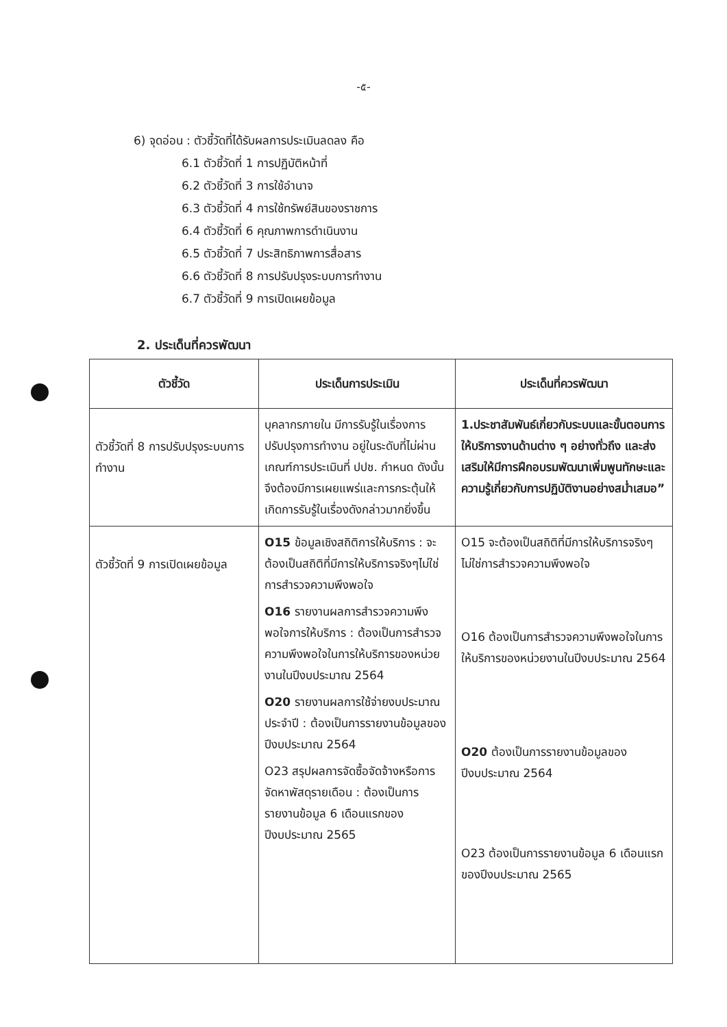-๕-
6) จุดอ่อน : ตัวชี้วัดที่ได้รับผลการประเมินลดลง คือ
6.1 ตัวชี้วัดที่ 1 การปฏิบัติหน้าที่
6.2 ตัวชี้วัดที่ 3 การใช้อำนาจ
6.3 ตัวชี้วัดที่ 4 การใช้ทรัพย์สินของราชการ
6.4 ตัวชี้วัดที่ 6 คุณภาพการดำเนินงาน
6.5 ตัวชี้วัดที่ 7 ประสิทธิภาพการสื่อสาร
6.6 ตัวชี้วัดที่ 8 การปรับปรุงระบบการทำงาน
6.7 ตัวชี้วัดที่ 9 การเปิดเผยข้อมูล
2. ประเด็นที่ควรพัฒนา
| ตัวชี้วัด | ประเด็นการประเมิน | ประเด็นที่ควรพัฒนา |
| --- | --- | --- |
| ตัวชี้วัดที่ 8 การปรับปรุงระบบการทำงาน | บุคลากรภายใน มีการรับรู้ในเรื่องการปรับปรุงการทำงาน อยู่ในระดับที่ไม่ผ่านเกณฑ์การประเมินที่ ปปช. กำหนด ดังนั้น จึงต้องมีการเผยแพร่และการกระตุ้นให้เกิดการรับรู้ในเรื่องดังกล่าวมากยิ่งขึ้น | 1.ประชาสัมพันธ์เกี่ยวกับระบบและขั้นตอนการให้บริการงานด้านต่าง ๆ อย่างทั่วถึง และส่งเสริมให้มีการฝึกอบรมพัฒนาเพิ่มพูนทักษะและความรู้เกี่ยวกับการปฏิบัติงานอย่างสม่ำเสมอ” |
| ตัวชี้วัดที่ 9 การเปิดเผยข้อมูล | O15 ข้อมูลเชิงสถิติการให้บริการ : จะต้องเป็นสถิติที่มีการให้บริการจริงๆไม่ใช่การสำรวจความพึงพอใจ O16 รายงานผลการสำรวจความพึงพอใจการให้บริการ : ต้องเป็นการสำรวจความพึงพอใจในการให้บริการของหน่วยงานในปีงบประมาณ 2564 O20 รายงานผลการใช้จ่ายงบประมาณประจำปี : ต้องเป็นการรายงานข้อมูลของปีงบประมาณ 2564 O23 สรุปผลการจัดซื้อจัดจ้างหรือการจัดหาพัสดุรายเดือน : ต้องเป็นการรายงานข้อมูล 6 เดือนแรกของปีงบประมาณ 2565 | O15 จะต้องเป็นสถิติที่มีการให้บริการจริงๆไม่ใช่การสำรวจความพึงพอใจ O16 ต้องเป็นการสำรวจความพึงพอใจในการให้บริการของหน่วยงานในปีงบประมาณ 2564 O20 ต้องเป็นการรายงานข้อมูลของปีงบประมาณ 2564 O23 ต้องเป็นการรายงานข้อมูล 6 เดือนแรกของปีงบประมาณ 2565 |